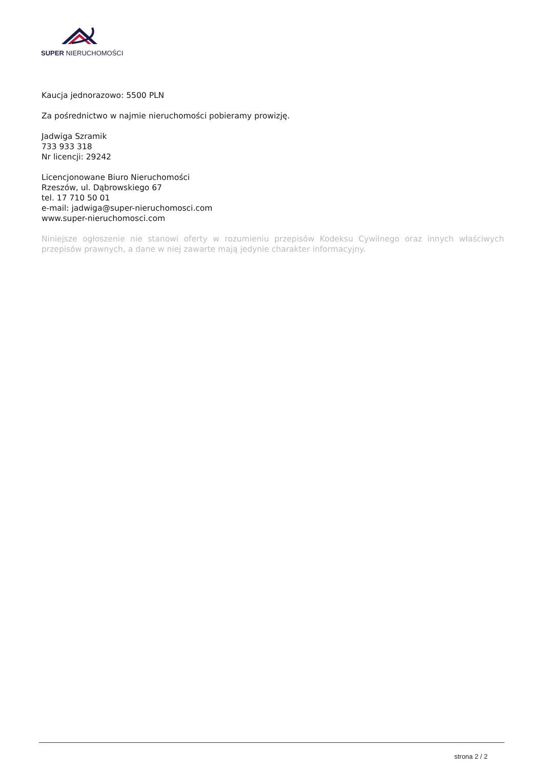SUPER NIERUCHOMOŚCI
Kaucja jednorazowo: 5500 PLN
Za pośrednictwo w najmie nieruchomości pobieramy prowizję.
Jadwiga Szramik
733 933 318
Nr licencji: 29242
Licencjonowane Biuro Nieruchomości
Rzeszów, ul. Dąbrowskiego 67
tel. 17 710 50 01
e-mail: jadwiga@super-nieruchomosci.com
www.super-nieruchomosci.com
Niniejsze ogłoszenie nie stanowi oferty w rozumieniu przepisów Kodeksu Cywilnego oraz innych właściwych przepisów prawnych, a dane w niej zawarte mają jedynie charakter informacyjny.
strona 2 / 2